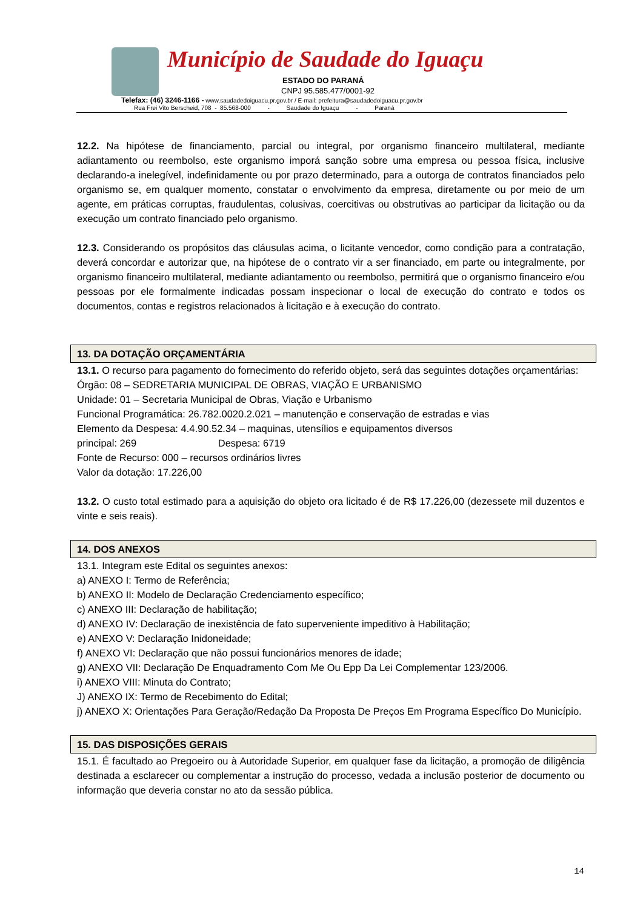Município de Saudade do Iguaçu
ESTADO DO PARANÁ
CNPJ 95.585.477/0001-92
Telefax: (46) 3246-1166 - www.saudadedoiguacu.pr.gov.br / E-mail: prefeitura@saudadedoiguacu.pr.gov.br
Rua Frei Vito Berscheid, 708 - 85.568-000 - Saudade do Iguaçu - Paraná
12.2. Na hipótese de financiamento, parcial ou integral, por organismo financeiro multilateral, mediante adiantamento ou reembolso, este organismo imporá sanção sobre uma empresa ou pessoa física, inclusive declarando-a inelegível, indefinidamente ou por prazo determinado, para a outorga de contratos financiados pelo organismo se, em qualquer momento, constatar o envolvimento da empresa, diretamente ou por meio de um agente, em práticas corruptas, fraudulentas, colusivas, coercitivas ou obstrutivas ao participar da licitação ou da execução um contrato financiado pelo organismo.
12.3. Considerando os propósitos das cláusulas acima, o licitante vencedor, como condição para a contratação, deverá concordar e autorizar que, na hipótese de o contrato vir a ser financiado, em parte ou integralmente, por organismo financeiro multilateral, mediante adiantamento ou reembolso, permitirá que o organismo financeiro e/ou pessoas por ele formalmente indicadas possam inspecionar o local de execução do contrato e todos os documentos, contas e registros relacionados à licitação e à execução do contrato.
13. DA DOTAÇÃO ORÇAMENTÁRIA
13.1. O recurso para pagamento do fornecimento do referido objeto, será das seguintes dotações orçamentárias:
Órgão: 08 – SEDRETARIA MUNICIPAL DE OBRAS, VIAÇÃO E URBANISMO
Unidade: 01 – Secretaria Municipal de Obras, Viação e Urbanismo
Funcional Programática: 26.782.0020.2.021 – manutenção e conservação de estradas e vias
Elemento da Despesa: 4.4.90.52.34 – maquinas, utensílios e equipamentos diversos
principal: 269 Despesa: 6719
Fonte de Recurso: 000 – recursos ordinários livres
Valor da dotação: 17.226,00
13.2. O custo total estimado para a aquisição do objeto ora licitado é de R$ 17.226,00 (dezessete mil duzentos e vinte e seis reais).
14. DOS ANEXOS
13.1. Integram este Edital os seguintes anexos:
a) ANEXO I: Termo de Referência;
b) ANEXO II: Modelo de Declaração Credenciamento específico;
c) ANEXO III: Declaração de habilitação;
d) ANEXO IV: Declaração de inexistência de fato superveniente impeditivo à Habilitação;
e) ANEXO V: Declaração Inidoneidade;
f) ANEXO VI: Declaração que não possui funcionários menores de idade;
g) ANEXO VII: Declaração De Enquadramento Com Me Ou Epp Da Lei Complementar 123/2006.
i) ANEXO VIII: Minuta do Contrato;
J) ANEXO IX: Termo de Recebimento do Edital;
j) ANEXO X: Orientações Para Geração/Redação Da Proposta De Preços Em Programa Específico Do Município.
15. DAS DISPOSIÇÕES GERAIS
15.1. É facultado ao Pregoeiro ou à Autoridade Superior, em qualquer fase da licitação, a promoção de diligência destinada a esclarecer ou complementar a instrução do processo, vedada a inclusão posterior de documento ou informação que deveria constar no ato da sessão pública.
14